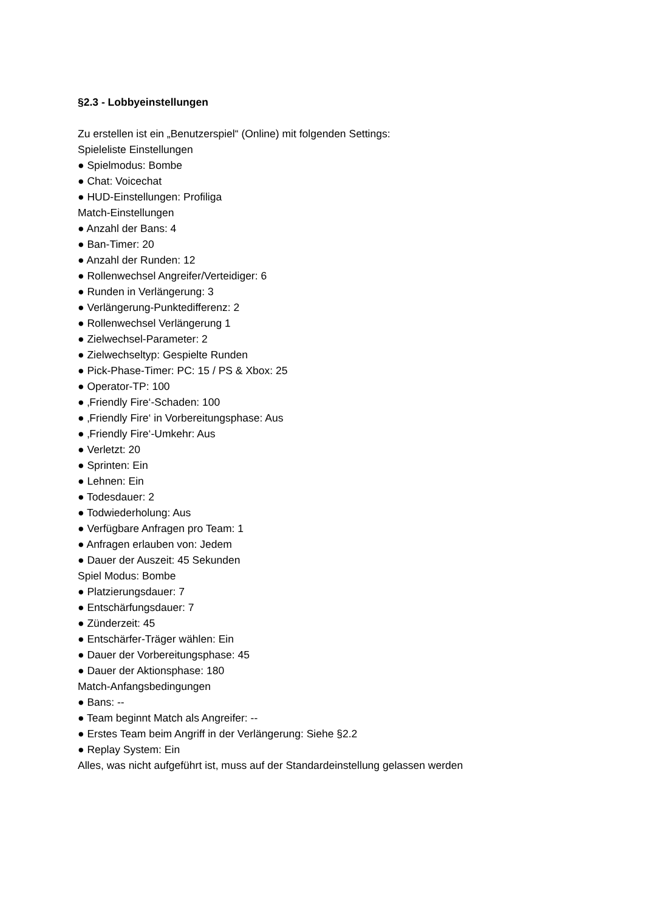§2.3 - Lobbyeinstellungen
Zu erstellen ist ein „Benutzerspiel“ (Online) mit folgenden Settings:
Spieleliste Einstellungen
● Spielmodus: Bombe
● Chat: Voicechat
● HUD-Einstellungen: Profiliga
Match-Einstellungen
● Anzahl der Bans: 4
● Ban-Timer: 20
● Anzahl der Runden: 12
● Rollenwechsel Angreifer/Verteidiger: 6
● Runden in Verlängerung: 3
● Verlängerung-Punktedifferenz: 2
● Rollenwechsel Verlängerung 1
● Zielwechsel-Parameter: 2
● Zielwechseltyp: Gespielte Runden
● Pick-Phase-Timer: PC: 15 / PS & Xbox: 25
● Operator-TP: 100
● ‚Friendly Fire‘-Schaden: 100
● ‚Friendly Fire‘ in Vorbereitungsphase: Aus
● ‚Friendly Fire‘-Umkehr: Aus
● Verletzt: 20
● Sprinten: Ein
● Lehnen: Ein
● Todesdauer: 2
● Todwiederholung: Aus
● Verfügbare Anfragen pro Team: 1
● Anfragen erlauben von: Jedem
● Dauer der Auszeit: 45 Sekunden
Spiel Modus: Bombe
● Platzierungsdauer: 7
● Entschärfungsdauer: 7
● Zünderzeit: 45
● Entschärfer-Träger wählen: Ein
● Dauer der Vorbereitungsphase: 45
● Dauer der Aktionsphase: 180
Match-Anfangsbedingungen
● Bans: --
● Team beginnt Match als Angreifer: --
● Erstes Team beim Angriff in der Verlängerung: Siehe §2.2
● Replay System: Ein
Alles, was nicht aufgeführt ist, muss auf der Standardeinstellung gelassen werden